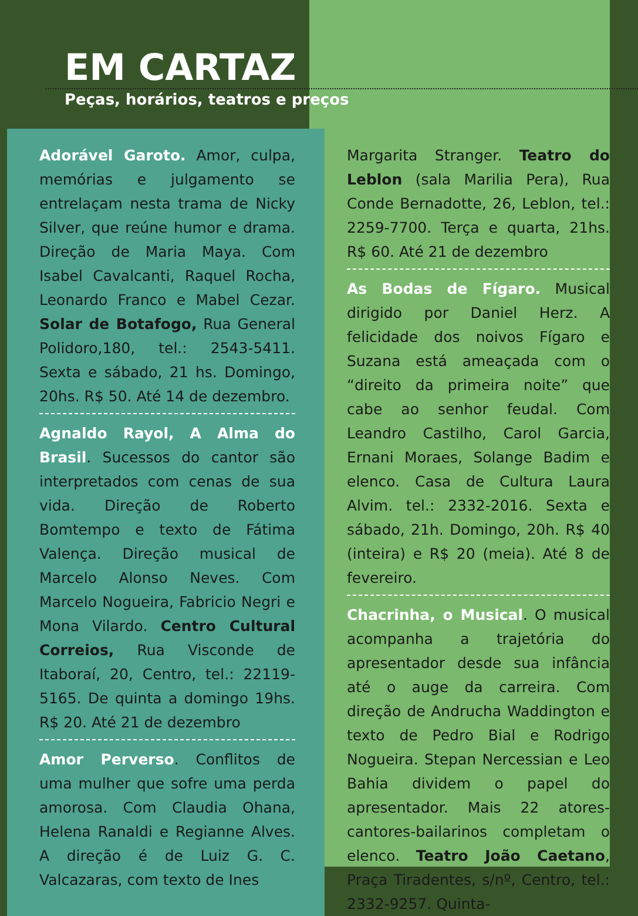EM CARTAZ
Peças, horários, teatros e preços
Adorável Garoto. Amor, culpa, memórias e julgamento se entrelaçam nesta trama de Nicky Silver, que reúne humor e drama. Direção de Maria Maya. Com Isabel Cavalcanti, Raquel Rocha, Leonardo Franco e Mabel Cezar. Solar de Botafogo, Rua General Polidoro,180, tel.: 2543-5411. Sexta e sábado, 21 hs. Domingo, 20hs. R$ 50. Até 14 de dezembro.
Agnaldo Rayol, A Alma do Brasil. Sucessos do cantor são interpretados com cenas de sua vida. Direção de Roberto Bomtempo e texto de Fátima Valença. Direção musical de Marcelo Alonso Neves. Com Marcelo Nogueira, Fabricio Negri e Mona Vilardo. Centro Cultural Correios, Rua Visconde de Itaboraí, 20, Centro, tel.: 22119-5165. De quinta a domingo 19hs. R$ 20. Até 21 de dezembro
Amor Perverso. Conflitos de uma mulher que sofre uma perda amorosa. Com Claudia Ohana, Helena Ranaldi e Regianne Alves. A direção é de Luiz G. C. Valcazaras, com texto de Ines
Margarita Stranger. Teatro do Leblon (sala Marilia Pera), Rua Conde Bernadotte, 26, Leblon, tel.: 2259-7700. Terça e quarta, 21hs. R$ 60. Até 21 de dezembro
As Bodas de Fígaro. Musical dirigido por Daniel Herz. A felicidade dos noivos Fígaro e Suzana está ameaçada com o “direito da primeira noite” que cabe ao senhor feudal. Com Leandro Castilho, Carol Garcia, Ernani Moraes, Solange Badim e elenco. Casa de Cultura Laura Alvim. tel.: 2332-2016. Sexta e sábado, 21h. Domingo, 20h. R$ 40 (inteira) e R$ 20 (meia). Até 8 de fevereiro.
Chacrinha, o Musical. O musical acompanha a trajetória do apresentador desde sua infância até o auge da carreira. Com direção de Andrucha Waddington e texto de Pedro Bial e Rodrigo Nogueira. Stepan Nercessian e Leo Bahia dividem o papel do apresentador. Mais 22 atores-cantores-bailarinos completam o elenco. Teatro João Caetano, Praça Tiradentes, s/nº, Centro, tel.: 2332-9257. Quinta-